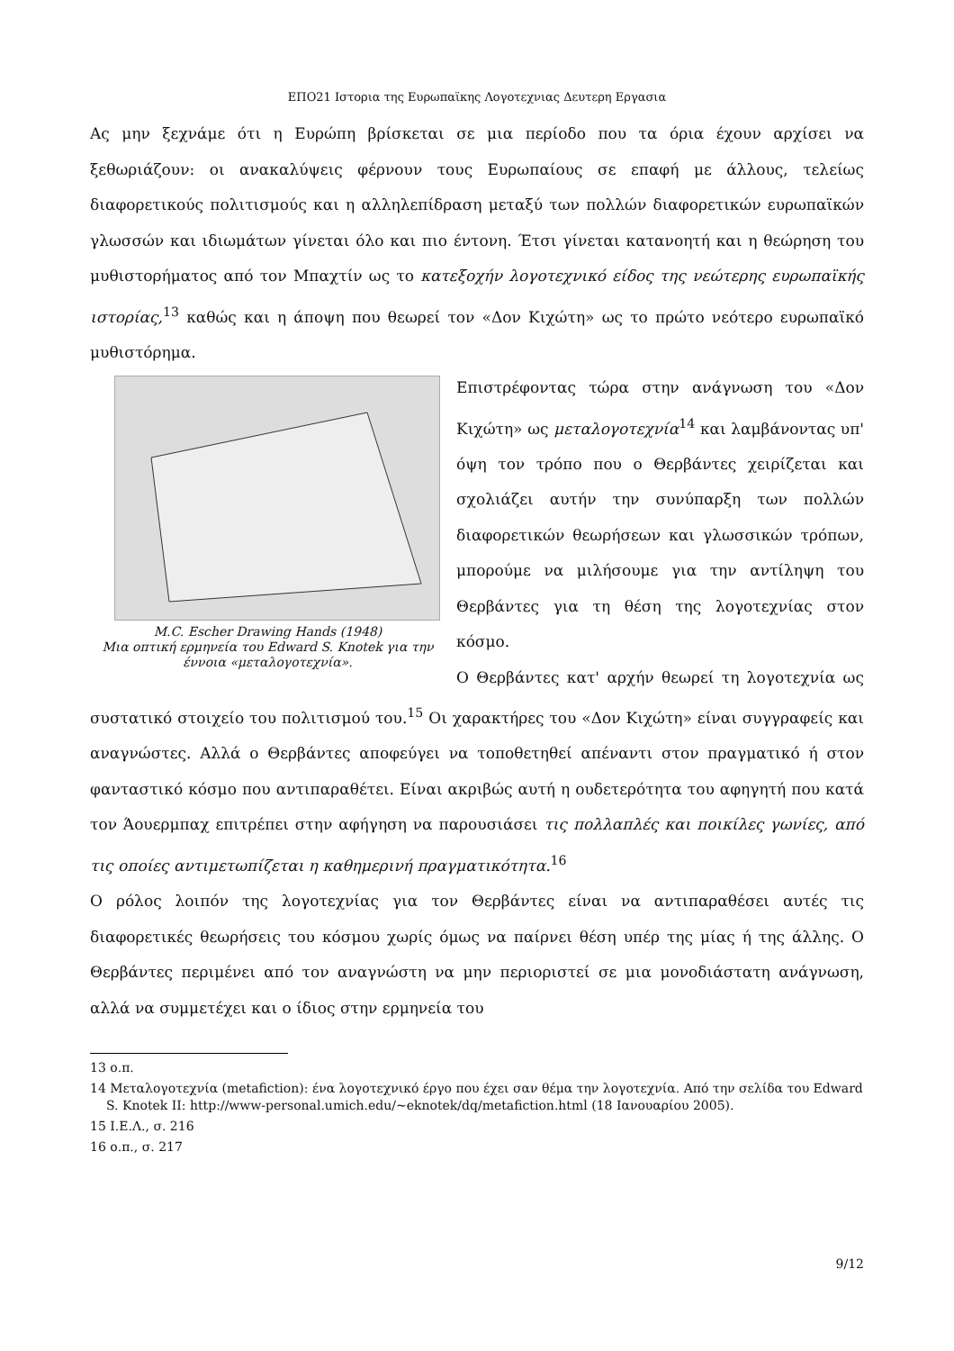ΕΠΟ21 Ιστορια της Ευρωπαϊκης Λογοτεχνιας Δευτερη Εργασια
Ας μην ξεχνάμε ότι η Ευρώπη βρίσκεται σε μια περίοδο που τα όρια έχουν αρχίσει να ξεθωριάζουν: οι ανακαλύψεις φέρνουν τους Ευρωπαίους σε επαφή με άλλους, τελείως διαφορετικούς πολιτισμούς και η αλληλεπίδραση μεταξύ των πολλών διαφορετικών ευρωπαϊκών γλωσσών και ιδιωμάτων γίνεται όλο και πιο έντονη. Έτσι γίνεται κατανοητή και η θεώρηση του μυθιστορήματος από τον Μπαχτίν ως το κατεξοχήν λογοτεχνικό είδος της νεώτερης ευρωπαϊκής ιστορίας,<sup>13</sup> καθώς και η άποψη που θεωρεί τον «Δον Κιχώτη» ως το πρώτο νεότερο ευρωπαϊκό μυθιστόρημα.
M.C. Escher Drawing Hands (1948)
Μια οπτική ερμηνεία του Edward S. Knotek για την έννοια «μεταλογοτεχνία».
Επιστρέφοντας τώρα στην ανάγνωση του «Δον Κιχώτη» ως μεταλογοτεχνία<sup>14</sup> και λαμβάνοντας υπ' όψη τον τρόπο που ο Θερβάντες χειρίζεται και σχολιάζει αυτήν την συνύπαρξη των πολλών διαφορετικών θεωρήσεων και γλωσσικών τρόπων, μπορούμε να μιλήσουμε για την αντίληψη του Θερβάντες για τη θέση της λογοτεχνίας στον κόσμο.
Ο Θερβάντες κατ' αρχήν θεωρεί τη λογοτεχνία ως συστατικό στοιχείο του πολιτισμού του.<sup>15</sup> Οι χαρακτήρες του «Δον Κιχώτη» είναι συγγραφείς και αναγνώστες. Αλλά ο Θερβάντες αποφεύγει να τοποθετηθεί απέναντι στον πραγματικό ή στον φανταστικό κόσμο που αντιπαραθέτει. Είναι ακριβώς αυτή η ουδετερότητα του αφηγητή που κατά τον Άουερμπαχ επιτρέπει στην αφήγηση να παρουσιάσει τις πολλαπλές και ποικίλες γωνίες, από τις οποίες αντιμετωπίζεται η καθημερινή πραγματικότητα.<sup>16</sup>
Ο ρόλος λοιπόν της λογοτεχνίας για τον Θερβάντες είναι να αντιπαραθέσει αυτές τις διαφορετικές θεωρήσεις του κόσμου χωρίς όμως να παίρνει θέση υπέρ της μίας ή της άλλης. Ο Θερβάντες περιμένει από τον αναγνώστη να μην περιοριστεί σε μια μονοδιάστατη ανάγνωση, αλλά να συμμετέχει και ο ίδιος στην ερμηνεία του
13 ο.π.
14 Μεταλογοτεχνία (metafiction): ένα λογοτεχνικό έργο που έχει σαν θέμα την λογοτεχνία. Από την σελίδα του Edward S. Knotek II: http://www-personal.umich.edu/~eknotek/dq/metafiction.html (18 Ιανουαρίου 2005).
15 Ι.Ε.Λ., σ. 216
16 ο.π., σ. 217
9/12